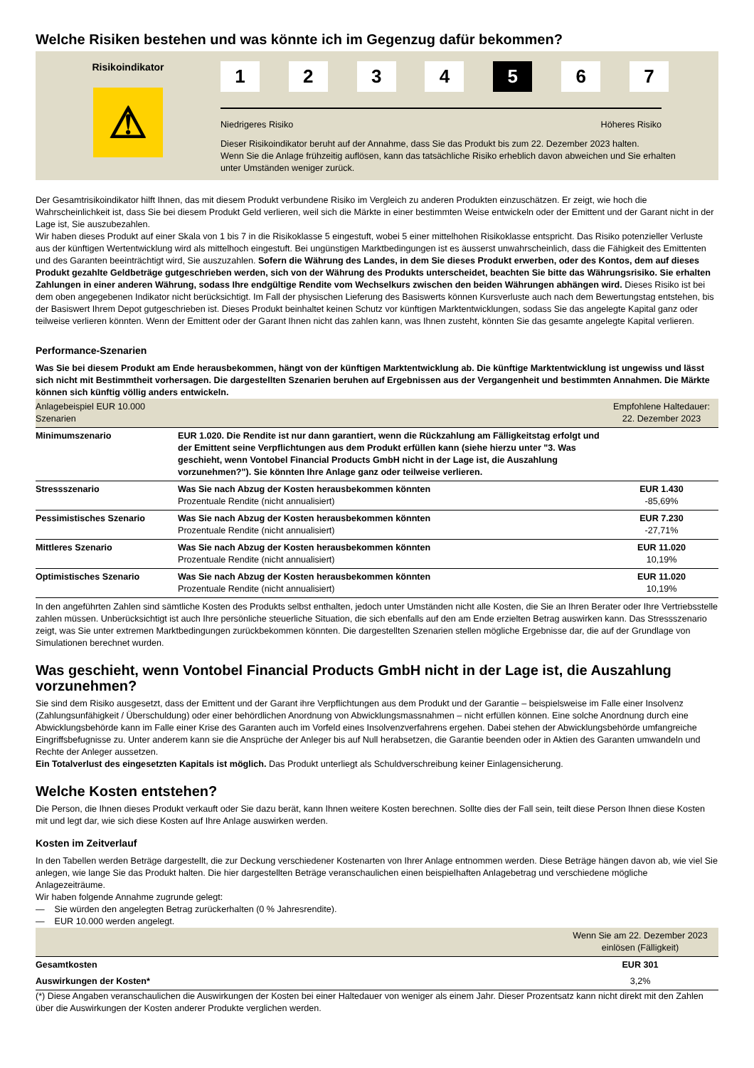Welche Risiken bestehen und was könnte ich im Gegenzug dafür bekommen?
Risikoindikator
⚠
1 2 3 4 5 6 7
Niedrigeres Risiko Höheres Risiko
Dieser Risikoindikator beruht auf der Annahme, dass Sie das Produkt bis zum 22. Dezember 2023 halten.
Wenn Sie die Anlage frühzeitig auflösen, kann das tatsächliche Risiko erheblich davon abweichen und Sie erhalten unter Umständen weniger zurück.
Der Gesamtrisikoindikator hilft Ihnen, das mit diesem Produkt verbundene Risiko im Vergleich zu anderen Produkten einzuschätzen. Er zeigt, wie hoch die Wahrscheinlichkeit ist, dass Sie bei diesem Produkt Geld verlieren, weil sich die Märkte in einer bestimmten Weise entwickeln oder der Emittent und der Garant nicht in der Lage ist, Sie auszubezahlen.
Wir haben dieses Produkt auf einer Skala von 1 bis 7 in die Risikoklasse 5 eingestuft, wobei 5 einer mittelhohen Risikoklasse entspricht. Das Risiko potenzieller Verluste aus der künftigen Wertentwicklung wird als mittelhoch eingestuft. Bei ungünstigen Marktbedingungen ist es äusserst unwahrscheinlich, dass die Fähigkeit des Emittenten und des Garanten beeinträchtigt wird, Sie auszuzahlen. Sofern die Währung des Landes, in dem Sie dieses Produkt erwerben, oder des Kontos, dem auf dieses Produkt gezahlte Geldbeträge gutgeschrieben werden, sich von der Währung des Produkts unterscheidet, beachten Sie bitte das Währungsrisiko. Sie erhalten Zahlungen in einer anderen Währung, sodass Ihre endgültige Rendite vom Wechselkurs zwischen den beiden Währungen abhängen wird. Dieses Risiko ist bei dem oben angegebenen Indikator nicht berücksichtigt. Im Fall der physischen Lieferung des Basiswerts können Kursverluste auch nach dem Bewertungstag entstehen, bis der Basiswert Ihrem Depot gutgeschrieben ist. Dieses Produkt beinhaltet keinen Schutz vor künftigen Marktentwicklungen, sodass Sie das angelegte Kapital ganz oder teilweise verlieren könnten. Wenn der Emittent oder der Garant Ihnen nicht das zahlen kann, was Ihnen zusteht, könnten Sie das gesamte angelegte Kapital verlieren.
Performance-Szenarien
Was Sie bei diesem Produkt am Ende herausbekommen, hängt von der künftigen Marktentwicklung ab. Die künftige Marktentwicklung ist ungewiss und lässt sich nicht mit Bestimmtheit vorhersagen. Die dargestellten Szenarien beruhen auf Ergebnissen aus der Vergangenheit und bestimmten Annahmen. Die Märkte können sich künftig völlig anders entwickeln.
| Anlagebeispiel EUR 10.000 Szenarien | | Empfohlene Haltedauer: 22. Dezember 2023 |
| Minimumszenario | EUR 1.020. Die Rendite ist nur dann garantiert, wenn die Rückzahlung am Fälligkeitstag erfolgt und der Emittent seine Verpflichtungen aus dem Produkt erfüllen kann (siehe hierzu unter "3. Was geschieht, wenn Vontobel Financial Products GmbH nicht in der Lage ist, die Auszahlung vorzunehmen?"). Sie könnten Ihre Anlage ganz oder teilweise verlieren. | |
| Stressszenario | Was Sie nach Abzug der Kosten herausbekommen könnten Prozentuale Rendite (nicht annualisiert) | EUR 1.430 -85,69% |
| Pessimistisches Szenario | Was Sie nach Abzug der Kosten herausbekommen könnten Prozentuale Rendite (nicht annualisiert) | EUR 7.230 -27,71% |
| Mittleres Szenario | Was Sie nach Abzug der Kosten herausbekommen könnten Prozentuale Rendite (nicht annualisiert) | EUR 11.020 10,19% |
| Optimistisches Szenario | Was Sie nach Abzug der Kosten herausbekommen könnten Prozentuale Rendite (nicht annualisiert) | EUR 11.020 10,19% |
In den angeführten Zahlen sind sämtliche Kosten des Produkts selbst enthalten, jedoch unter Umständen nicht alle Kosten, die Sie an Ihren Berater oder Ihre Vertriebsstelle zahlen müssen. Unberücksichtigt ist auch Ihre persönliche steuerliche Situation, die sich ebenfalls auf den am Ende erzielten Betrag auswirken kann. Das Stressszenario zeigt, was Sie unter extremen Marktbedingungen zurückbekommen könnten. Die dargestellten Szenarien stellen mögliche Ergebnisse dar, die auf der Grundlage von Simulationen berechnet wurden.
Was geschieht, wenn Vontobel Financial Products GmbH nicht in der Lage ist, die Auszahlung vorzunehmen?
Sie sind dem Risiko ausgesetzt, dass der Emittent und der Garant ihre Verpflichtungen aus dem Produkt und der Garantie – beispielsweise im Falle einer Insolvenz (Zahlungsunfähigkeit / Überschuldung) oder einer behördlichen Anordnung von Abwicklungsmassnahmen – nicht erfüllen können. Eine solche Anordnung durch eine Abwicklungsbehörde kann im Falle einer Krise des Garanten auch im Vorfeld eines Insolvenzverfahrens ergehen. Dabei stehen der Abwicklungsbehörde umfangreiche Eingriffsbefugnisse zu. Unter anderem kann sie die Ansprüche der Anleger bis auf Null herabsetzen, die Garantie beenden oder in Aktien des Garanten umwandeln und Rechte der Anleger aussetzen.
Ein Totalverlust des eingesetzten Kapitals ist möglich. Das Produkt unterliegt als Schuldverschreibung keiner Einlagensicherung.
Welche Kosten entstehen?
Die Person, die Ihnen dieses Produkt verkauft oder Sie dazu berät, kann Ihnen weitere Kosten berechnen. Sollte dies der Fall sein, teilt diese Person Ihnen diese Kosten mit und legt dar, wie sich diese Kosten auf Ihre Anlage auswirken werden.
Kosten im Zeitverlauf
In den Tabellen werden Beträge dargestellt, die zur Deckung verschiedener Kostenarten von Ihrer Anlage entnommen werden. Diese Beträge hängen davon ab, wie viel Sie anlegen, wie lange Sie das Produkt halten. Die hier dargestellten Beträge veranschaulichen einen beispielhaften Anlagebetrag und verschiedene mögliche Anlagezeiträume.
Wir haben folgende Annahme zugrunde gelegt:
— Sie würden den angelegten Betrag zurückerhalten (0 % Jahresrendite).
— EUR 10.000 werden angelegt.
| | Wenn Sie am 22. Dezember 2023 einlösen (Fälligkeit) |
| Gesamtkosten | EUR 301 |
| Auswirkungen der Kosten* | 3,2% |
(*) Diese Angaben veranschaulichen die Auswirkungen der Kosten bei einer Haltedauer von weniger als einem Jahr. Dieser Prozentsatz kann nicht direkt mit den Zahlen über die Auswirkungen der Kosten anderer Produkte verglichen werden.